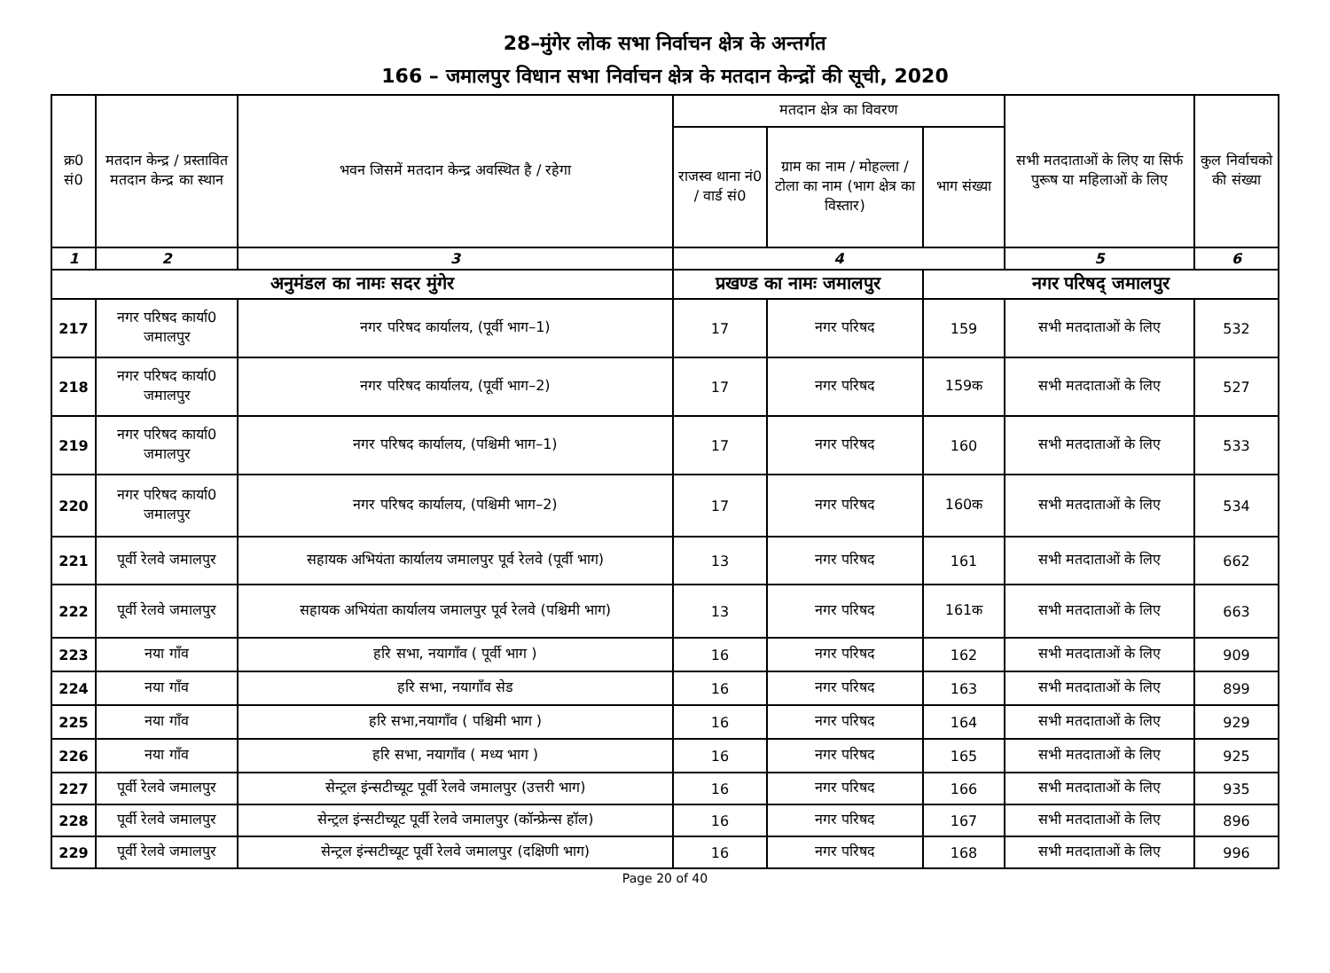28–मुंगेर लोक सभा निर्वाचन क्षेत्र के अन्तर्गत
166 – जमालपुर विधान सभा निर्वाचन क्षेत्र के मतदान केन्द्रों की सूची, 2020
| क्र0 सं0 | मतदान केन्द्र / प्रस्तावित मतदान केन्द्र का स्थान | भवन जिसमें मतदान केन्द्र अवस्थित है / रहेगा | मतदान क्षेत्र का विवरण | | | सभी मतदाताओं के लिए या सिर्फ पुरूष या महिलाओं के लिए | कुल निर्वाचको की संख्या |
| --- | --- | --- | --- | --- | --- | --- | --- |
| | | | राजस्व थाना नं0 / वार्ड सं0 | ग्राम का नाम / मोहल्ला / टोला का नाम (भाग क्षेत्र का विस्तार) | भाग संख्या | | |
| 1 | 2 | 3 | 4 | | | 5 | 6 |
| अनुमंडल का नामः सदर मुंगेर | | | प्रखण्ड का नामः जमालपुर | | नगर परिषद् जमालपुर | | |
| 217 | नगर परिषद कार्या0 जमालपुर | नगर परिषद कार्यालय, (पूर्वी भाग–1) | 17 | नगर परिषद | 159 | सभी मतदाताओं के लिए | 532 |
| 218 | नगर परिषद कार्या0 जमालपुर | नगर परिषद कार्यालय, (पूर्वी भाग–2) | 17 | नगर परिषद | 159क | सभी मतदाताओं के लिए | 527 |
| 219 | नगर परिषद कार्या0 जमालपुर | नगर परिषद कार्यालय, (पश्चिमी भाग–1) | 17 | नगर परिषद | 160 | सभी मतदाताओं के लिए | 533 |
| 220 | नगर परिषद कार्या0 जमालपुर | नगर परिषद कार्यालय, (पश्चिमी भाग–2) | 17 | नगर परिषद | 160क | सभी मतदाताओं के लिए | 534 |
| 221 | पूर्वी रेलवे जमालपुर | सहायक अभियंता कार्यालय जमालपुर पूर्व रेलवे (पूर्वी भाग) | 13 | नगर परिषद | 161 | सभी मतदाताओं के लिए | 662 |
| 222 | पूर्वी रेलवे जमालपुर | सहायक अभियंता कार्यालय जमालपुर पूर्व रेलवे (पश्चिमी भाग) | 13 | नगर परिषद | 161क | सभी मतदाताओं के लिए | 663 |
| 223 | नया गाँव | हरि सभा, नयागाँव ( पूर्वी भाग ) | 16 | नगर परिषद | 162 | सभी मतदाताओं के लिए | 909 |
| 224 | नया गाँव | हरि सभा, नयागाँव सेड | 16 | नगर परिषद | 163 | सभी मतदाताओं के लिए | 899 |
| 225 | नया गाँव | हरि सभा,नयागाँव ( पश्चिमी भाग ) | 16 | नगर परिषद | 164 | सभी मतदाताओं के लिए | 929 |
| 226 | नया गाँव | हरि सभा, नयागाँव ( मध्य भाग ) | 16 | नगर परिषद | 165 | सभी मतदाताओं के लिए | 925 |
| 227 | पूर्वी रेलवे जमालपुर | सेन्ट्रल इंन्सटीच्यूट पूर्वी रेलवे जमालपुर (उत्तरी भाग) | 16 | नगर परिषद | 166 | सभी मतदाताओं के लिए | 935 |
| 228 | पूर्वी रेलवे जमालपुर | सेन्ट्रल इंन्सटीच्यूट पूर्वी रेलवे जमालपुर (कॉन्फ्रेन्स हॉल) | 16 | नगर परिषद | 167 | सभी मतदाताओं के लिए | 896 |
| 229 | पूर्वी रेलवे जमालपुर | सेन्ट्रल इंन्सटीच्यूट पूर्वी रेलवे जमालपुर (दक्षिणी भाग) | 16 | नगर परिषद | 168 | सभी मतदाताओं के लिए | 996 |
Page 20 of 40